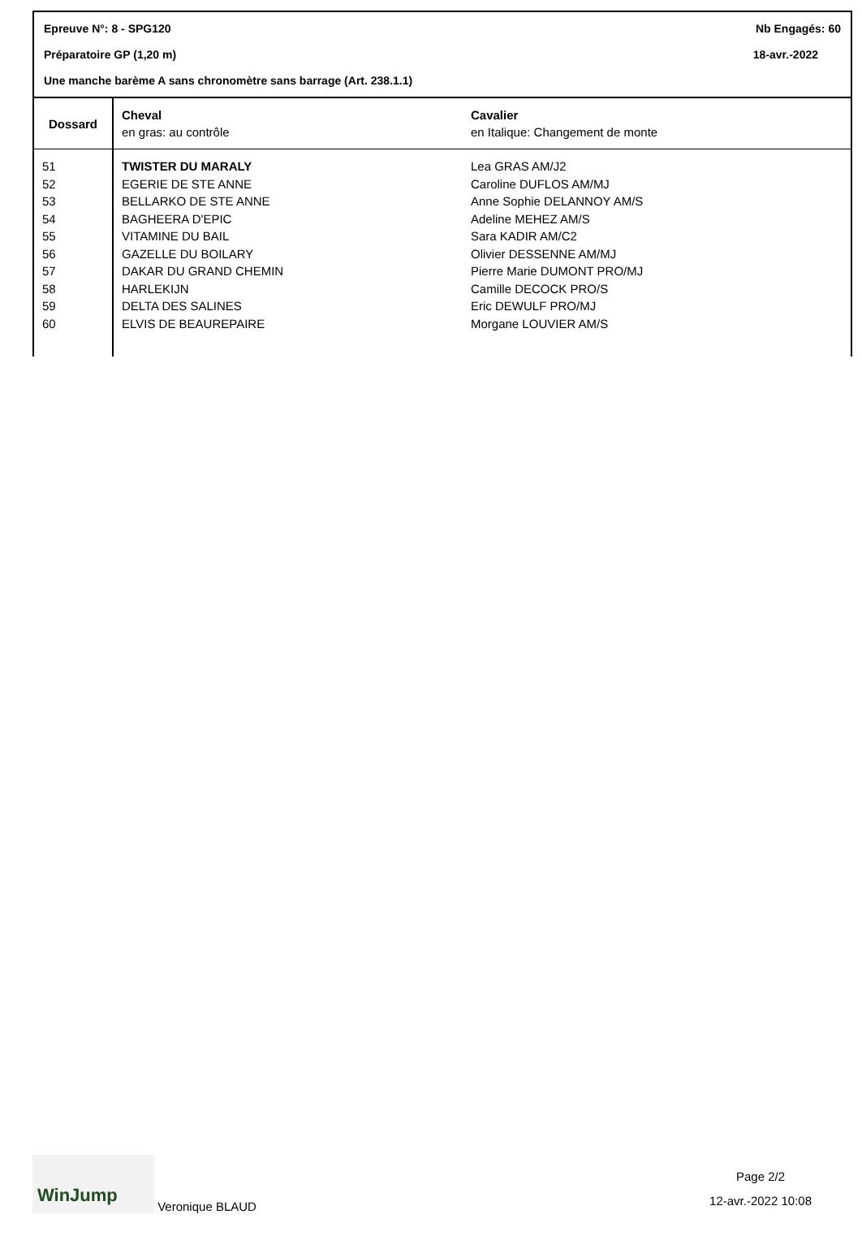Epreuve N°: 8 - SPG120 Nb Engagés: 60
Préparatoire GP (1,20 m) 18-avr.-2022
Une manche barème A sans chronomètre sans barrage (Art. 238.1.1)
| Dossard | Cheval en gras: au contrôle | Cavalier en Italique: Changement de monte |
| --- | --- | --- |
| 51 | TWISTER DU MARALY | Lea GRAS AM/J2 |
| 52 | EGERIE DE STE ANNE | Caroline DUFLOS AM/MJ |
| 53 | BELLARKO DE STE ANNE | Anne Sophie DELANNOY AM/S |
| 54 | BAGHEERA D'EPIC | Adeline MEHEZ AM/S |
| 55 | VITAMINE DU BAIL | Sara KADIR AM/C2 |
| 56 | GAZELLE DU BOILARY | Olivier DESSENNE AM/MJ |
| 57 | DAKAR DU GRAND CHEMIN | Pierre Marie DUMONT PRO/MJ |
| 58 | HARLEKIJN | Camille DECOCK PRO/S |
| 59 | DELTA DES SALINES | Eric DEWULF PRO/MJ |
| 60 | ELVIS DE BEAUREPAIRE | Morgane LOUVIER AM/S |
WinJump Veronique BLAUD
Page 2/2
12-avr.-2022 10:08